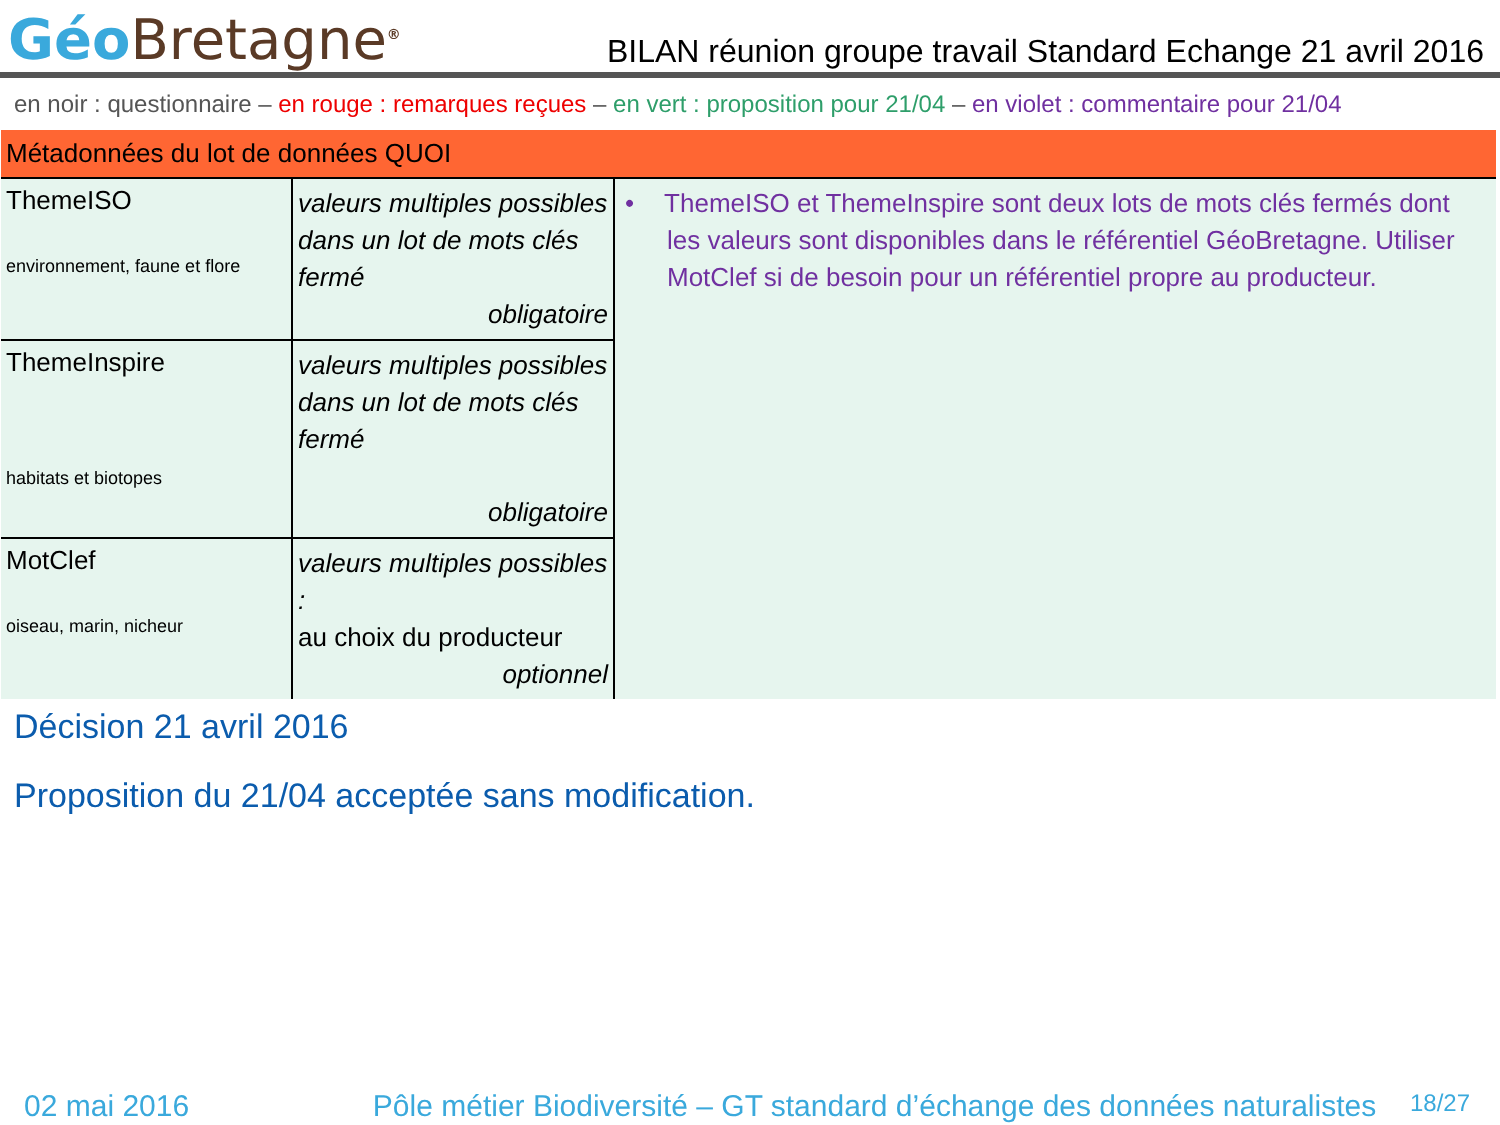Géo Bretagne<sup>®</sup>
BILAN réunion groupe travail Standard Echange 21 avril 2016
en noir : questionnaire – en rouge : remarques reçues – en vert : proposition pour 21/04 – en violet : commentaire pour 21/04
| Métadonnées du lot de données QUOI | | |
| ThemeISO environnement, faune et flore | valeurs multiples possibles dans un lot de mots clés fermé obligatoire | • ThemeISO et ThemeInspire sont deux lots de mots clés fermés dont les valeurs sont disponibles dans le référentiel GéoBretagne. Utiliser MotClef si de besoin pour un référentiel propre au producteur. |
| ThemeInspire habitats et biotopes | valeurs multiples possibles dans un lot de mots clés fermé obligatoire | |
| MotClef oiseau, marin, nicheur | valeurs multiples possibles : au choix du producteur optionnel | |
Décision 21 avril 2016
Proposition du 21/04 acceptée sans modification.
02 mai 2016 Pôle métier Biodiversité – GT standard d’échange des données naturalistes 18/27